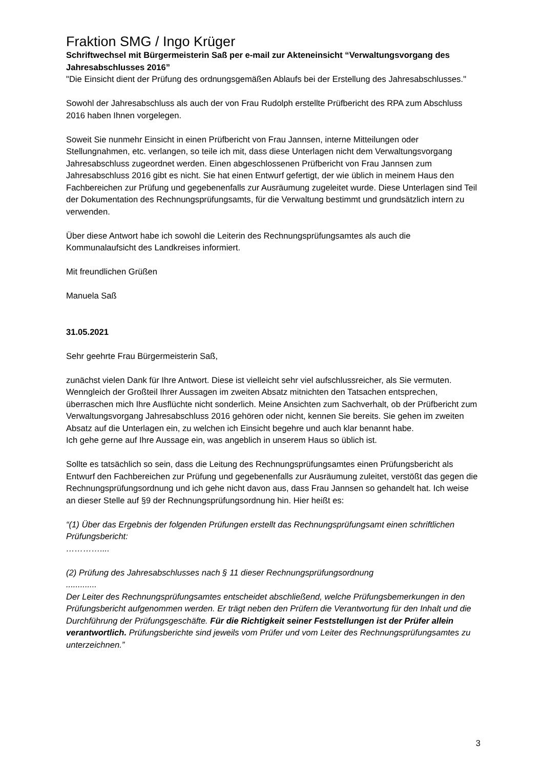Fraktion SMG / Ingo Krüger
Schriftwechsel mit Bürgermeisterin Saß per e-mail zur Akteneinsicht “Verwaltungsvorgang des Jahresabschlusses 2016”
"Die Einsicht dient der Prüfung des ordnungsgemäßen Ablaufs bei der Erstellung des Jahresabschlusses."
Sowohl der Jahresabschluss als auch der von Frau Rudolph erstellte Prüfbericht des RPA zum Abschluss 2016 haben Ihnen vorgelegen.
Soweit Sie nunmehr Einsicht in einen Prüfbericht von Frau Jannsen, interne Mitteilungen oder Stellungnahmen, etc. verlangen, so teile ich mit, dass diese Unterlagen nicht dem Verwaltungsvorgang Jahresabschluss zugeordnet werden. Einen abgeschlossenen Prüfbericht von Frau Jannsen zum Jahresabschluss 2016 gibt es nicht. Sie hat einen Entwurf gefertigt, der wie üblich in meinem Haus den Fachbereichen zur Prüfung und gegebenenfalls zur Ausräumung zugeleitet wurde. Diese Unterlagen sind Teil der Dokumentation des Rechnungsprüfungsamts, für die Verwaltung bestimmt und grundsätzlich intern zu verwenden.
Über diese Antwort habe ich sowohl die Leiterin des Rechnungsprüfungsamtes als auch die Kommunalaufsicht des Landkreises informiert.
Mit freundlichen Grüßen
Manuela Saß
31.05.2021
Sehr geehrte Frau Bürgermeisterin Saß,
zunächst vielen Dank für Ihre Antwort. Diese ist vielleicht sehr viel aufschlussreicher, als Sie vermuten. Wenngleich der Großteil Ihrer Aussagen im zweiten Absatz mitnichten den Tatsachen entsprechen, überraschen mich Ihre Ausflüchte nicht sonderlich. Meine Ansichten zum Sachverhalt, ob der Prüfbericht zum Verwaltungsvorgang Jahresabschluss 2016 gehören oder nicht, kennen Sie bereits. Sie gehen im zweiten Absatz auf die Unterlagen ein, zu welchen ich Einsicht begehre und auch klar benannt habe.
Ich gehe gerne auf Ihre Aussage ein, was angeblich in unserem Haus so üblich ist.
Sollte es tatsächlich so sein, dass die Leitung des Rechnungsprüfungsamtes einen Prüfungsbericht als Entwurf den Fachbereichen zur Prüfung und gegebenenfalls zur Ausräumung zuleitet, verstößt das gegen die Rechnungsprüfungsordnung und ich gehe nicht davon aus, dass Frau Jannsen so gehandelt hat. Ich weise an dieser Stelle auf §9 der Rechnungsprüfungsordnung hin. Hier heißt es:
“(1) Über das Ergebnis der folgenden Prüfungen erstellt das Rechnungsprüfungsamt einen schriftlichen Prüfungsbericht:
…………....
(2) Prüfung des Jahresabschlusses nach § 11 dieser Rechnungsprüfungsordnung
.............
Der Leiter des Rechnungsprüfungsamtes entscheidet abschließend, welche Prüfungsbemerkungen in den Prüfungsbericht aufgenommen werden. Er trägt neben den Prüfern die Verantwortung für den Inhalt und die Durchführung der Prüfungsgeschäfte. Für die Richtigkeit seiner Feststellungen ist der Prüfer allein verantwortlich. Prüfungsberichte sind jeweils vom Prüfer und vom Leiter des Rechnungsprüfungsamtes zu unterzeichnen.”
3